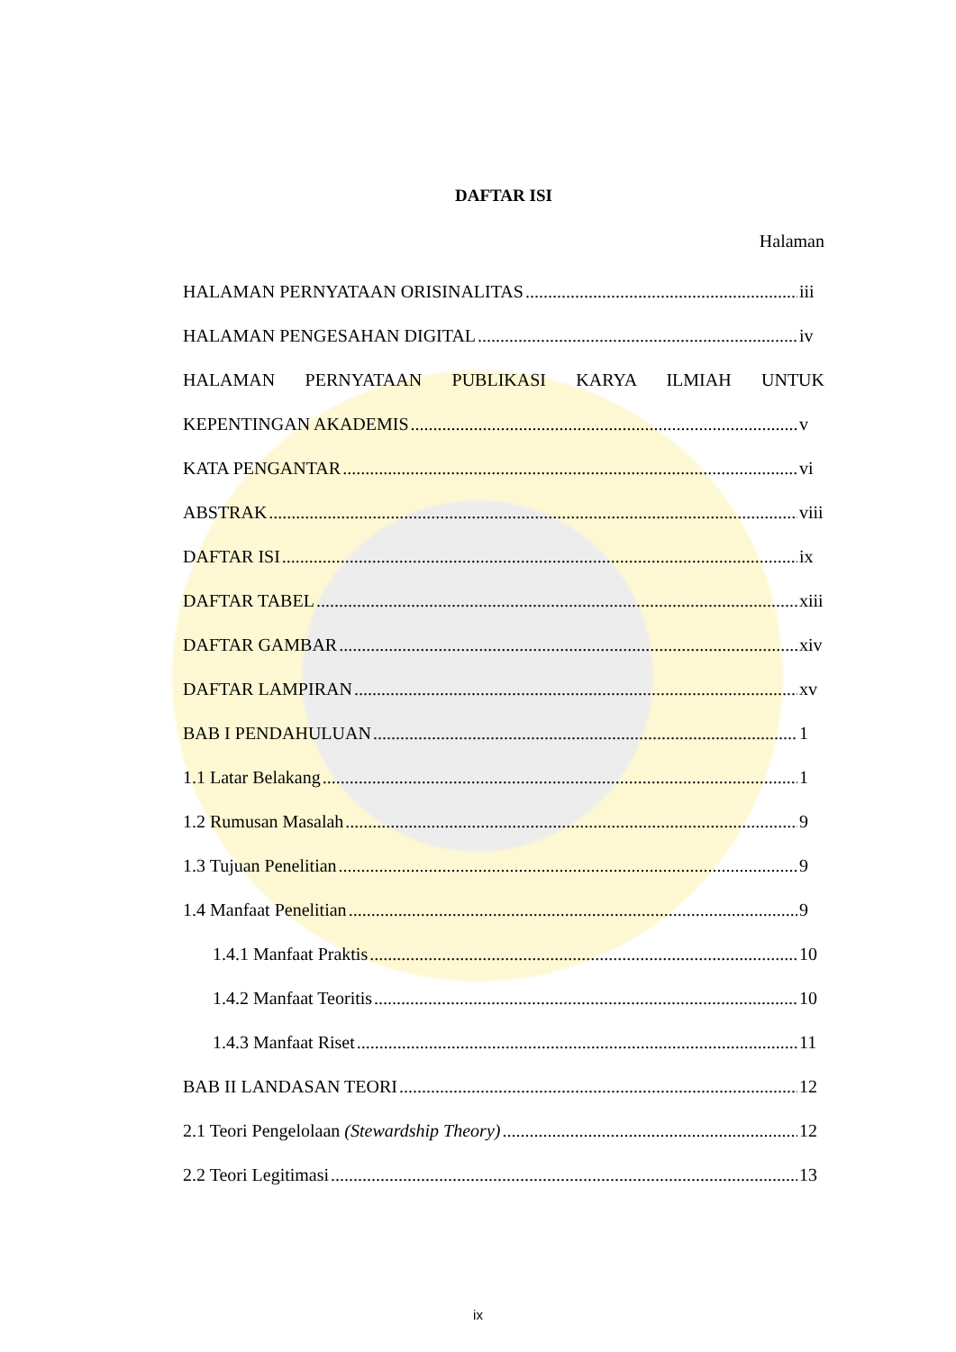DAFTAR ISI
Halaman
HALAMAN PERNYATAAN ORISINALITAS iii
HALAMAN PENGESAHAN DIGITAL iv
HALAMAN PERNYATAAN PUBLIKASI KARYA ILMIAH UNTUK
KEPENTINGAN AKADEMIS v
KATA PENGANTAR vi
ABSTRAK viii
DAFTAR ISI ix
DAFTAR TABEL xiii
DAFTAR GAMBAR xiv
DAFTAR LAMPIRAN xv
BAB I PENDAHULUAN 1
1.1 Latar Belakang 1
1.2 Rumusan Masalah 9
1.3 Tujuan Penelitian 9
1.4 Manfaat Penelitian 9
1.4.1 Manfaat Praktis 10
1.4.2 Manfaat Teoritis 10
1.4.3 Manfaat Riset 11
BAB II LANDASAN TEORI 12
2.1 Teori Pengelolaan (Stewardship Theory) 12
2.2 Teori Legitimasi 13
ix